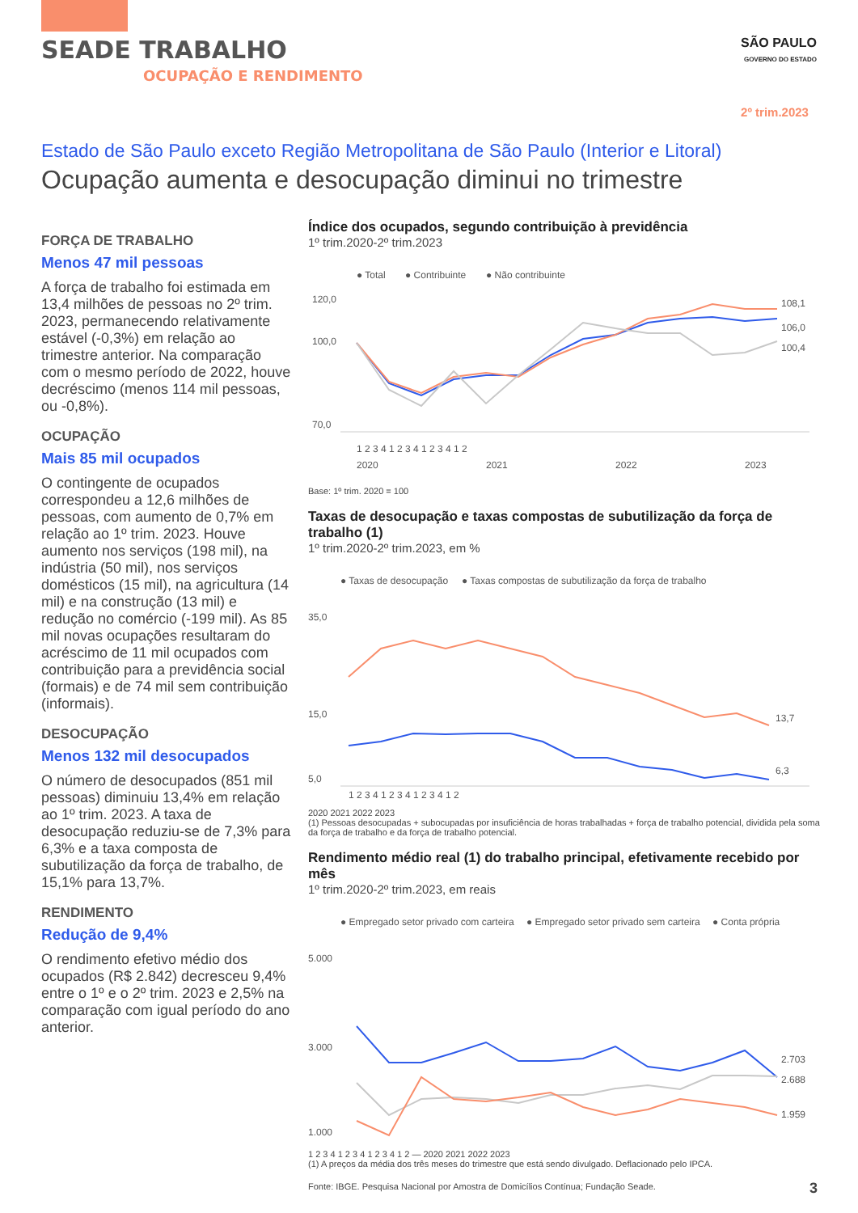SEADE TRABALHO
OCUPAÇÃO E RENDIMENTO
SÃO PAULO
GOVERNO DO ESTADO
2º trim.2023
Estado de São Paulo exceto Região Metropolitana de São Paulo (Interior e Litoral)
Ocupação aumenta e desocupação diminui no trimestre
FORÇA DE TRABALHO
Menos 47 mil pessoas
A força de trabalho foi estimada em 13,4 milhões de pessoas no 2º trim. 2023, permanecendo relativamente estável (-0,3%) em relação ao trimestre anterior. Na comparação com o mesmo período de 2022, houve decréscimo (menos 114 mil pessoas, ou -0,8%).
OCUPAÇÃO
Mais 85 mil ocupados
O contingente de ocupados correspondeu a 12,6 milhões de pessoas, com aumento de 0,7% em relação ao 1º trim. 2023. Houve aumento nos serviços (198 mil), na indústria (50 mil), nos serviços domésticos (15 mil), na agricultura (14 mil) e na construção (13 mil) e redução no comércio (-199 mil). As 85 mil novas ocupações resultaram do acréscimo de 11 mil ocupados com contribuição para a previdência social (formais) e de 74 mil sem contribuição (informais).
DESOCUPAÇÃO
Menos 132 mil desocupados
O número de desocupados (851 mil pessoas) diminuiu 13,4% em relação ao 1º trim. 2023. A taxa de desocupação reduziu-se de 7,3% para 6,3% e a taxa composta de subutilização da força de trabalho, de 15,1% para 13,7%.
RENDIMENTO
Redução de 9,4%
O rendimento efetivo médio dos ocupados (R$ 2.842) decresceu 9,4% entre o 1º e o 2º trim. 2023 e 2,5% na comparação com igual período do ano anterior.
Índice dos ocupados, segundo contribuição à previdência
1º trim.2020-2º trim.2023
● Total
● Contribuinte
● Não contribuinte
120,0
100,0
70,0
108,1
106,0
100,4
1 2 3 4 1 2 3 4 1 2 3 4 1 2
2020
2021
2022
2023
Base: 1º trim. 2020 = 100
Taxas de desocupação e taxas compostas de subutilização da força de trabalho (1)
1º trim.2020-2º trim.2023, em %
● Taxas de desocupação
● Taxas compostas de subutilização da força de trabalho
35,0
15,0
5,0
13,7
6,3
1 2 3 4 1 2 3 4 1 2 3 4 1 2
2020 2021 2022 2023
(1) Pessoas desocupadas + subocupadas por insuficiência de horas trabalhadas + força de trabalho potencial, dividida pela soma da força de trabalho e da força de trabalho potencial.
Rendimento médio real (1) do trabalho principal, efetivamente recebido por mês
1º trim.2020-2º trim.2023, em reais
● Empregado setor privado com carteira
● Empregado setor privado sem carteira
● Conta própria
5.000
3.000
1.000
2.703
2.688
1.959
1 2 3 4 1 2 3 4 1 2 3 4 1 2 — 2020 2021 2022 2023
(1) A preços da média dos três meses do trimestre que está sendo divulgado. Deflacionado pelo IPCA.
Fonte: IBGE. Pesquisa Nacional por Amostra de Domicílios Contínua; Fundação Seade.
3